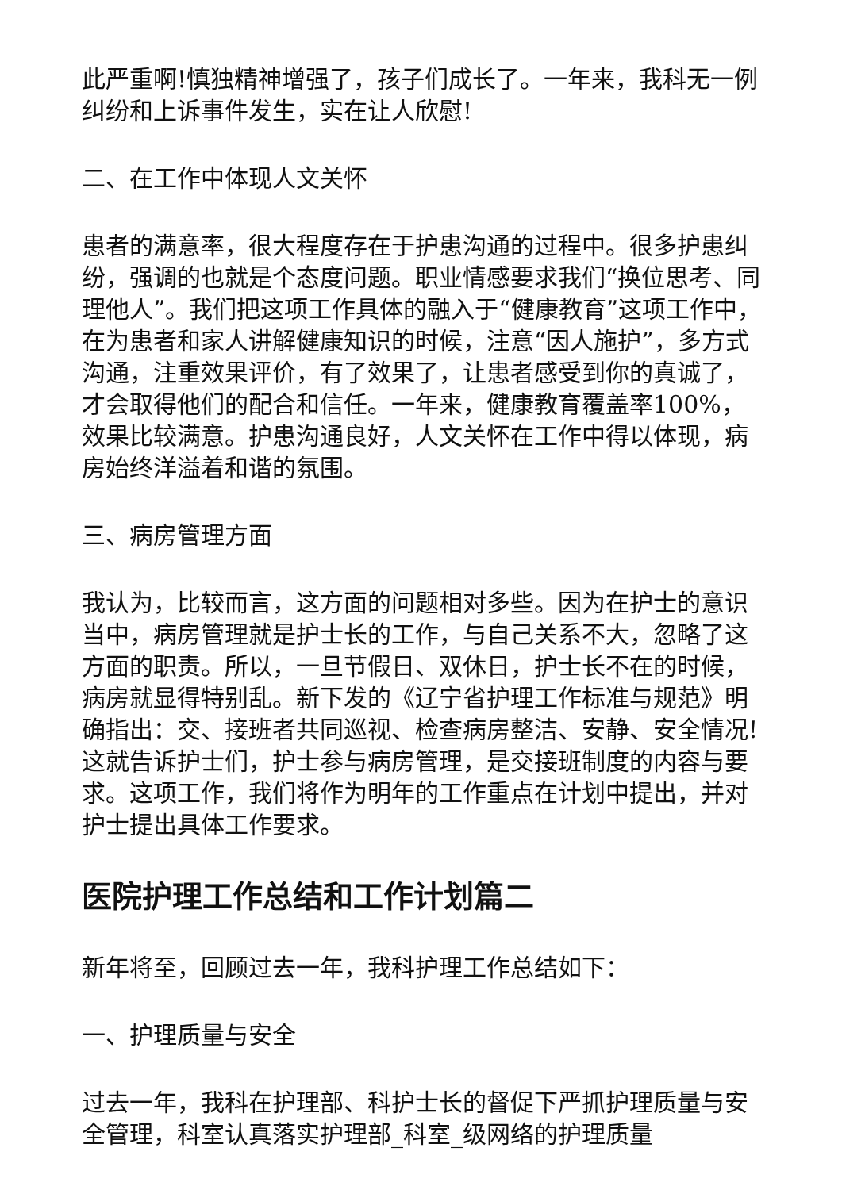此严重啊!慎独精神增强了，孩子们成长了。一年来，我科无一例纠纷和上诉事件发生，实在让人欣慰!
二、在工作中体现人文关怀
患者的满意率，很大程度存在于护患沟通的过程中。很多护患纠纷，强调的也就是个态度问题。职业情感要求我们“换位思考、同理他人”。我们把这项工作具体的融入于“健康教育”这项工作中，在为患者和家人讲解健康知识的时候，注意“因人施护”，多方式沟通，注重效果评价，有了效果了，让患者感受到你的真诚了，才会取得他们的配合和信任。一年来，健康教育覆盖率100%，效果比较满意。护患沟通良好，人文关怀在工作中得以体现，病房始终洋溢着和谐的氛围。
三、病房管理方面
我认为，比较而言，这方面的问题相对多些。因为在护士的意识当中，病房管理就是护士长的工作，与自己关系不大，忽略了这方面的职责。所以，一旦节假日、双休日，护士长不在的时候，病房就显得特别乱。新下发的《辽宁省护理工作标准与规范》明确指出：交、接班者共同巡视、检查病房整洁、安静、安全情况!这就告诉护士们，护士参与病房管理，是交接班制度的内容与要求。这项工作，我们将作为明年的工作重点在计划中提出，并对护士提出具体工作要求。
医院护理工作总结和工作计划篇二
新年将至，回顾过去一年，我科护理工作总结如下：
一、护理质量与安全
过去一年，我科在护理部、科护士长的督促下严抓护理质量与安全管理，科室认真落实护理部_科室_级网络的护理质量